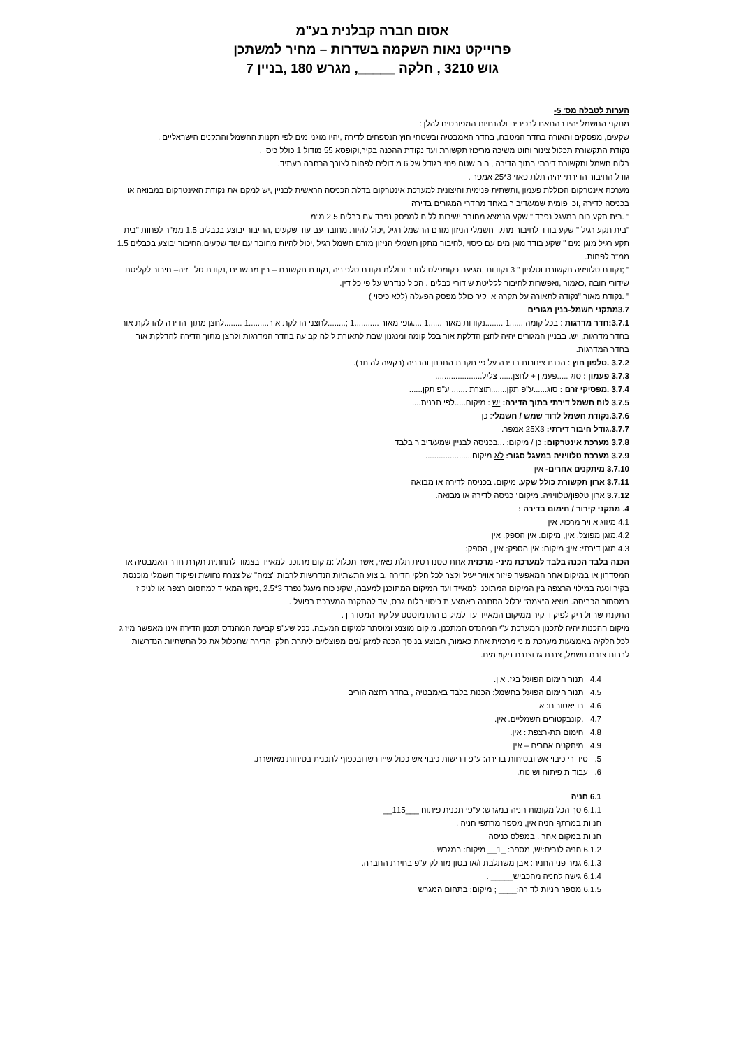אסום חברה קבלנית בע"מ
פרוייקט נאות השקמה בשדרות – מחיר למשתכן
גוש 3210 , חלקה _____, מגרש 180 ,בניין 7
הערות לטבלה מס' 5-
מתקני החשמל יהיו בהתאם לרכיבים ולהנחיות המפורטים להלן :
שקעים, מפסקים ותאורה בחדר המטבח, בחדר האמבטיה ובשטחי חוץ הנספחים לדירה ,יהיו מוגני מים לפי תקנות החשמל והתקנים הישראליים .
נקודת התקשורת תכלול צינור וחוט משיכה מריכוז תקשורת ועד נקודת ההכנה בקיר,וקופסא 55 מודול 1 כולל כיסוי.
בלוח חשמל ותקשורת דירתי בתוך הדירה ,יהיה שטח פנוי בגודל של 6 מודולים לפחות לצורך הרחבה בעתיד.
גודל החיבור הדירתי יהיה תלת פאזי 3*25 אמפר .
מערכת אינטרקום הכוללת פעמון ,ותשתית פנימית וחיצונית למערכת אינטרקום בדלת הכניסה הראשית לבניין ;יש למקם את נקודת האינטרקום במבואה או בכניסה לדירה ,וכן פומית שמע/דיבור באחד מחדרי המגורים בדירה
" .בית תקע כוח במעגל נפרד " שקע הנמצא מחובר ישירות ללוח למפסק נפרד עם כבלים 2.5 מ"מ
"בית תקע רגיל " שקע בודד לחיבור מתקן חשמלי הניזון מזרם החשמל רגיל ,יכול להיות מחובר עם עוד שקעים ,החיבור יבוצע בכבלים 1.5 ממ"ר לפחות "בית תקע רגיל מוגן מים " שקע בודד מוגן מים עם כיסוי ,לחיבור מתקן חשמלי הניזון מזרם חשמל רגיל ,יכול להיות מחובר עם עוד שקעים;החיבור יבוצע בכבלים 1.5 ממ"ר לפחות.
" ;נקודת טלוויזיה תקשורת וטלפון " 3 נקודות ,מגיעה כקומפלט לחדר וכוללת נקודת טלפוניה ,נקודת תקשורת – בין מחשבים ,נקודת טלוויזיה– חיבור לקליטת שידורי חובה ,כאמור ,ואפשרות לחיבור לקליטת שידורי כבלים . הכול כנדרש על פי כל דין.
" .נקודת מאור "נקודה לתאורה על תקרה או קיר כולל מפסק הפעלה (ללא כיסוי )
3.7מתקני חשמל-בנין מגורים
3.7.1:חדר מדרגות : בכל קומה ......1 ........נקודות מאור ......1 ....גופי מאור ...........1 ;........לחצני הדלקת אור.........1 ........לחצן מתוך הדירה להדלקת אור בחדר מדרגות, יש. בבניין המגורים יהיה לחצן הדלקת אור בכל קומה ומנגנון שבת לתאורת לילה קבועה בחדר המדרגות ולחצן מתוך הדירה להדלקת אור בחדר המדרגות.
3.7.2 .טלפון חוץ : הכנת צינורות בדירה על פי תקנות התכנון והבניה (בקשה להיתר).
3.7.3 פעמון : סוג .....פעמון + לחצן...... צליל.....................
3.7.4 .מפסיקי זרם : סוג......ע"פ תקן.......תוצרת ....... ע"פ תקן......
3.7.5 לוח חשמל דירתי בתוך הדירה: יש : מיקום.....לפי תכנית....
3.7.6.נקודת חשמל לדוד שמש / חשמלי: כן
3.7.7.גודל חיבור דירתי: 25X3 אמפר.
3.7.8 מערכת אינטרקום: כן / מיקום: ...בכניסה לבניין שמע/דיבור בלבד
3.7.9 מערכת טלוויזיה במעגל סגור: לא מיקום.....................
3.7.10 מיתקנים אחרים- אין
3.7.11 ארון תקשורת כולל שקע. מיקום: בכניסה לדירה או מבואה
3.7.12 ארון טלפון/טלוויזיה. מיקום" כניסה לדירה או מבואה.
4. מתקני קירור / חימום בדירה :
4.1 מיזוג אוויר מרכזי: אין
4.2.מזגן מפוצל: אין; מיקום: אין הספק: אין
4.3 מזגן דירתי: אין; מיקום: אין הספק: אין , הספק:
הכנה בלבד הכנה בלבד למערכת מיני- מרכזית אחת סטנדרטית תלת פאזי, אשר תכלול :מיקום מתוכנן למאייד בצמוד לתחתית תקרת חדר האמבטיה או המסדרון או במיקום אחר המאפשר פיזור אוויר יעיל וקצר לכל חלקי הדירה .ביצוע התשתיות הנדרשות לרבות "צמה" של צנרת נחושת ופיקוד חשמלי מוכנסת בקיר ונעה במילוי הרצפה בין המיקום המתוכנן למאייד ועד המיקום המתוכנן למעבה, שקע כוח מעגל נפרד 3*2.5 ,ניקוז המאייד למחסום רצפה או לניקוז במסתור הכביסה. מוצא ה"צמה" יכלול הסתרה באמצעות כיסוי בלוח גבס, עד להתקנת המערכת בפועל .
התקנת שרוול ריק לפיקוד קיר ממיקום המאייד עד למיקום התרמוסטט על קיר המסדרון .
מיקום ההכנות יהיה לתכנון המערכת ע"י המהנדס המתכנן. מיקום מוצנע ומוסתר למיקום המעבה. ככל שע"פ קביעת המהנדס תכנון הדירה אינו מאפשר מיזוג לכל חלקיה באמצעות מערכת מיני מרכזית אחת כאמור, תבוצע בנוסך הכנה למזגן /נים מפוצל/ים ליתרת חלקי הדירה שתכלול את כל התשתיות הנדרשות לרבות צנרת חשמל, צנרת גז וצנרת ניקוז מים.
4.4 תנור חימום הפועל בגז: אין.
4.5 תנור חימום הפועל בחשמל: הכנות בלבד באמבטיה , בחדר רחצה הורים
4.6 רדיאטורים: אין
4.7 .קונבקטורים חשמליים: אין.
4.8 חימום תת-רצפתי: אין.
4.9 מיתקנים אחרים – אין
5. סידורי כיבוי אש ובטיחות בדירה: ע"פ דרישות כיבוי אש ככול שיידרשו ובכפוף לתכנית בטיחות מאושרת.
6. עבודות פיתוח ושונות:
6.1 חניה
6.1.1 סך הכל מקומות חניה במגרש: ע"פי תכנית פיתוח ___115__
חניות במרתף חניה אין, מספר מרתפי חניה :
חניות במקום אחר . במפלס כניסה
6.1.2 חניה לנכים:יש, מספר: _1__ מיקום: במגרש .
6.1.3 גמר פני החניה: אבן משתלבת ו/או בטון מוחלק ע"פ בחירת החברה.
6.1.4 גישה לחניה מהכביש_____ :
6.1.5 מספר חניות לדירה:____ ; מיקום: בתחום המגרש